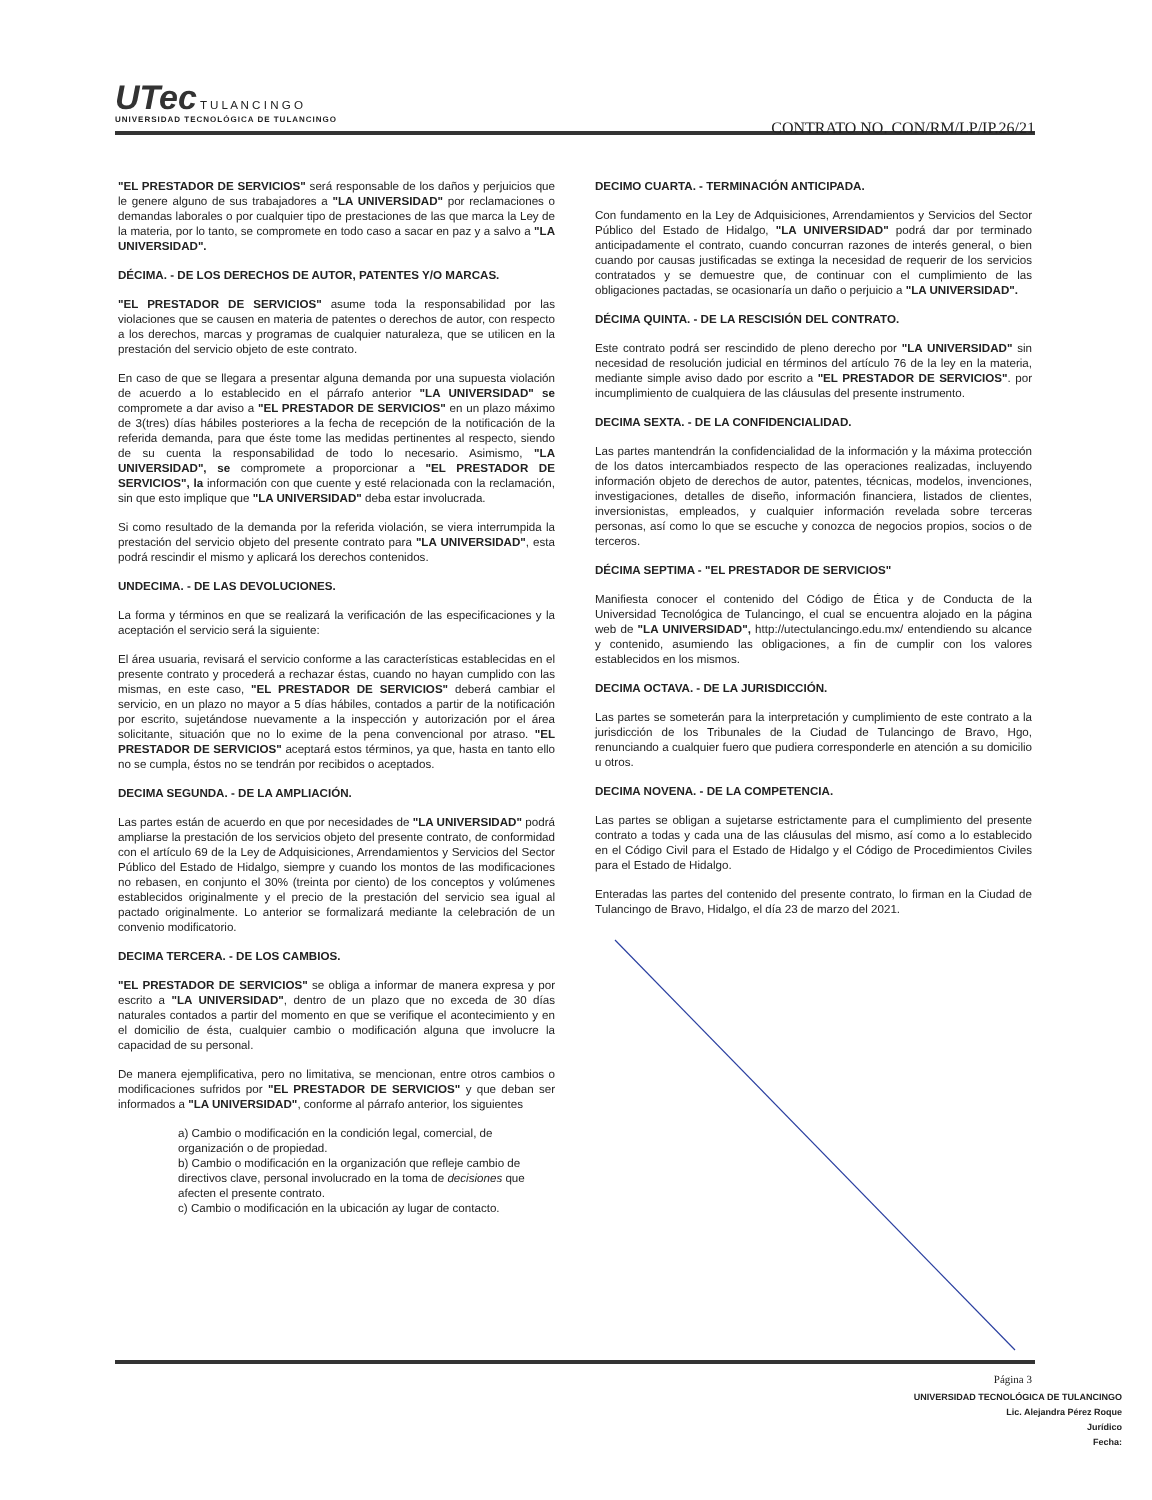UTec T U L A N C I N G O
UNIVERSIDAD TECNOLÓGICA DE TULANCINGO
CONTRATO NO. CON/RM/LP/IP.26/21
"EL PRESTADOR DE SERVICIOS" será responsable de los daños y perjuicios que le genere alguno de sus trabajadores a "LA UNIVERSIDAD" por reclamaciones o demandas laborales o por cualquier tipo de prestaciones de las que marca la Ley de la materia, por lo tanto, se compromete en todo caso a sacar en paz y a salvo a "LA UNIVERSIDAD".
DÉCIMA. - DE LOS DERECHOS DE AUTOR, PATENTES Y/O MARCAS.
"EL PRESTADOR DE SERVICIOS" asume toda la responsabilidad por las violaciones que se causen en materia de patentes o derechos de autor, con respecto a los derechos, marcas y programas de cualquier naturaleza, que se utilicen en la prestación del servicio objeto de este contrato.
En caso de que se llegara a presentar alguna demanda por una supuesta violación de acuerdo a lo establecido en el párrafo anterior "LA UNIVERSIDAD" se compromete a dar aviso a "EL PRESTADOR DE SERVICIOS" en un plazo máximo de 3(tres) días hábiles posteriores a la fecha de recepción de la notificación de la referida demanda, para que éste tome las medidas pertinentes al respecto, siendo de su cuenta la responsabilidad de todo lo necesario. Asimismo, "LA UNIVERSIDAD", se compromete a proporcionar a "EL PRESTADOR DE SERVICIOS", la información con que cuente y esté relacionada con la reclamación, sin que esto implique que "LA UNIVERSIDAD" deba estar involucrada.
Si como resultado de la demanda por la referida violación, se viera interrumpida la prestación del servicio objeto del presente contrato para "LA UNIVERSIDAD", esta podrá rescindir el mismo y aplicará los derechos contenidos.
UNDECIMA. - DE LAS DEVOLUCIONES.
La forma y términos en que se realizará la verificación de las especificaciones y la aceptación el servicio será la siguiente:
El área usuaria, revisará el servicio conforme a las características establecidas en el presente contrato y procederá a rechazar éstas, cuando no hayan cumplido con las mismas, en este caso, "EL PRESTADOR DE SERVICIOS" deberá cambiar el servicio, en un plazo no mayor a 5 días hábiles, contados a partir de la notificación por escrito, sujetándose nuevamente a la inspección y autorización por el área solicitante, situación que no lo exime de la pena convencional por atraso. "EL PRESTADOR DE SERVICIOS" aceptará estos términos, ya que, hasta en tanto ello no se cumpla, éstos no se tendrán por recibidos o aceptados.
DECIMA SEGUNDA. - DE LA AMPLIACIÓN.
Las partes están de acuerdo en que por necesidades de "LA UNIVERSIDAD" podrá ampliarse la prestación de los servicios objeto del presente contrato, de conformidad con el artículo 69 de la Ley de Adquisiciones, Arrendamientos y Servicios del Sector Público del Estado de Hidalgo, siempre y cuando los montos de las modificaciones no rebasen, en conjunto el 30% (treinta por ciento) de los conceptos y volúmenes establecidos originalmente y el precio de la prestación del servicio sea igual al pactado originalmente. Lo anterior se formalizará mediante la celebración de un convenio modificatorio.
DECIMA TERCERA. - DE LOS CAMBIOS.
"EL PRESTADOR DE SERVICIOS" se obliga a informar de manera expresa y por escrito a "LA UNIVERSIDAD", dentro de un plazo que no exceda de 30 días naturales contados a partir del momento en que se verifique el acontecimiento y en el domicilio de ésta, cualquier cambio o modificación alguna que involucre la capacidad de su personal.
De manera ejemplificativa, pero no limitativa, se mencionan, entre otros cambios o modificaciones sufridos por "EL PRESTADOR DE SERVICIOS" y que deban ser informados a "LA UNIVERSIDAD", conforme al párrafo anterior, los siguientes
a) Cambio o modificación en la condición legal, comercial, de organización o de propiedad.
b) Cambio o modificación en la organización que refleje cambio de directivos clave, personal involucrado en la toma de decisiones que afecten el presente contrato.
c) Cambio o modificación en la ubicación ay lugar de contacto.
DECIMO CUARTA. - TERMINACIÓN ANTICIPADA.
Con fundamento en la Ley de Adquisiciones, Arrendamientos y Servicios del Sector Público del Estado de Hidalgo, "LA UNIVERSIDAD" podrá dar por terminado anticipadamente el contrato, cuando concurran razones de interés general, o bien cuando por causas justificadas se extinga la necesidad de requerir de los servicios contratados y se demuestre que, de continuar con el cumplimiento de las obligaciones pactadas, se ocasionaría un daño o perjuicio a "LA UNIVERSIDAD".
DÉCIMA QUINTA. - DE LA RESCISIÓN DEL CONTRATO.
Este contrato podrá ser rescindido de pleno derecho por "LA UNIVERSIDAD" sin necesidad de resolución judicial en términos del artículo 76 de la ley en la materia, mediante simple aviso dado por escrito a "EL PRESTADOR DE SERVICIOS". por incumplimiento de cualquiera de las cláusulas del presente instrumento.
DECIMA SEXTA. - DE LA CONFIDENCIALIDAD.
Las partes mantendrán la confidencialidad de la información y la máxima protección de los datos intercambiados respecto de las operaciones realizadas, incluyendo información objeto de derechos de autor, patentes, técnicas, modelos, invenciones, investigaciones, detalles de diseño, información financiera, listados de clientes, inversionistas, empleados, y cualquier información revelada sobre terceras personas, así como lo que se escuche y conozca de negocios propios, socios o de terceros.
DÉCIMA SEPTIMA - "EL PRESTADOR DE SERVICIOS"
Manifiesta conocer el contenido del Código de Ética y de Conducta de la Universidad Tecnológica de Tulancingo, el cual se encuentra alojado en la página web de "LA UNIVERSIDAD", http://utectulancingo.edu.mx/ entendiendo su alcance y contenido, asumiendo las obligaciones, a fin de cumplir con los valores establecidos en los mismos.
DECIMA OCTAVA. - DE LA JURISDICCIÓN.
Las partes se someterán para la interpretación y cumplimiento de este contrato a la jurisdicción de los Tribunales de la Ciudad de Tulancingo de Bravo, Hgo, renunciando a cualquier fuero que pudiera corresponderle en atención a su domicilio u otros.
DECIMA NOVENA. - DE LA COMPETENCIA.
Las partes se obligan a sujetarse estrictamente para el cumplimiento del presente contrato a todas y cada una de las cláusulas del mismo, así como a lo establecido en el Código Civil para el Estado de Hidalgo y el Código de Procedimientos Civiles para el Estado de Hidalgo.
Enteradas las partes del contenido del presente contrato, lo firman en la Ciudad de Tulancingo de Bravo, Hidalgo, el día 23 de marzo del 2021.
Página 3
UNIVERSIDAD TECNOLÓGICA DE TULANCINGO
Lic. Alejandra Pérez Roque
Jurídico
Fecha: